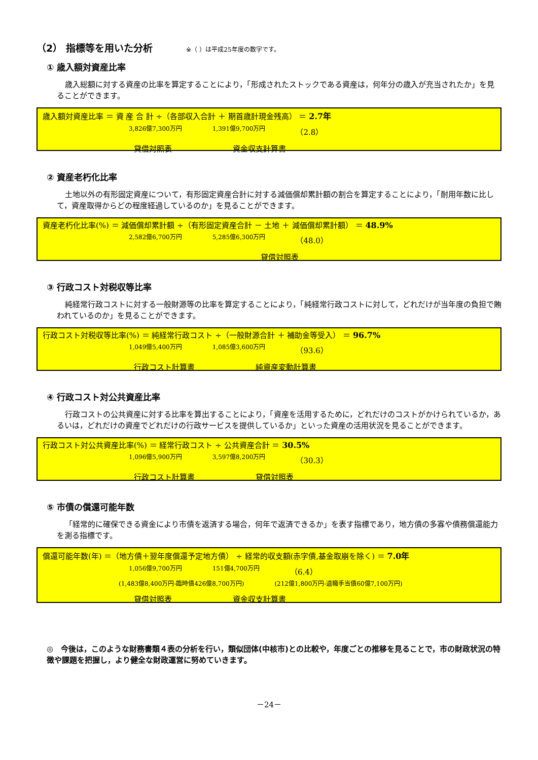（2） 指標等を用いた分析 ※（ ）は平成25年度の数字です。
① 歳入額対資産比率
歳入総額に対する資産の比率を算定することにより，「形成されたストックである資産は，何年分の歳入が充当されたか」を見ることができます。
歳入額対資産比率 ＝ 資 産 合 計 ÷（各部収入合計 ＋ 期首歳計現金残高） ＝ 2.7年
3,826億7,300万円 1,391億9,700万円 （2.8）
貸借対照表 資金収支計算書
② 資産老朽化比率
土地以外の有形固定資産について，有形固定資産合計に対する減価償却累計額の割合を算定することにより，「耐用年数に比して，資産取得からどの程度経過しているのか」を見ることができます。
資産老朽化比率(%) ＝ 減価償却累計額 ÷（有形固定資産合計 － 土地 ＋ 減価償却累計額） ＝ 48.9%
2,582億6,700万円 5,285億6,300万円 （48.0）
貸借対照表
③ 行政コスト対税収等比率
純経常行政コストに対する一般財源等の比率を算定することにより，「純経常行政コストに対して，どれだけが当年度の負担で賄われているのか」を見ることができます。
行政コスト対税収等比率(%) ＝ 純経常行政コスト ÷（一般財源合計 ＋ 補助金等受入） ＝ 96.7%
1,049億5,400万円 1,085億3,600万円 （93.6）
行政コスト計算書 純資産変動計算書
④ 行政コスト対公共資産比率
行政コストの公共資産に対する比率を算出することにより，「資産を活用するために，どれだけのコストがかけられているか，あるいは，どれだけの資産でどれだけの行政サービスを提供しているか」といった資産の活用状況を見ることができます。
行政コスト対公共資産比率(%) ＝ 経常行政コスト ÷ 公共資産合計 ＝ 30.5%
1,096億5,900万円 3,597億8,200万円 （30.3）
行政コスト計算書 貸借対照表
⑤ 市債の償還可能年数
「経常的に確保できる資金により市債を返済する場合，何年で返済できるか」を表す指標であり，地方債の多寡や債務償還能力を測る指標です。
償還可能年数(年) ＝（地方債＋翌年度償還予定地方債） ÷ 経常的収支額(赤字債,基金取崩を除く) ＝ 7.0年
1,056億9,700万円 151億4,700万円 （6.4）
(1,483億8,400万円-臨時債426億8,700万円) (212億1,800万円-退職手当債60億7,100万円)
貸借対照表 資金収支計算書
◎　今後は，このような財務書類４表の分析を行い，類似団体(中核市)との比較や，年度ごとの推移を見ることで，市の財政状況の特徴や課題を把握し，より健全な財政運営に努めていきます。
－24－